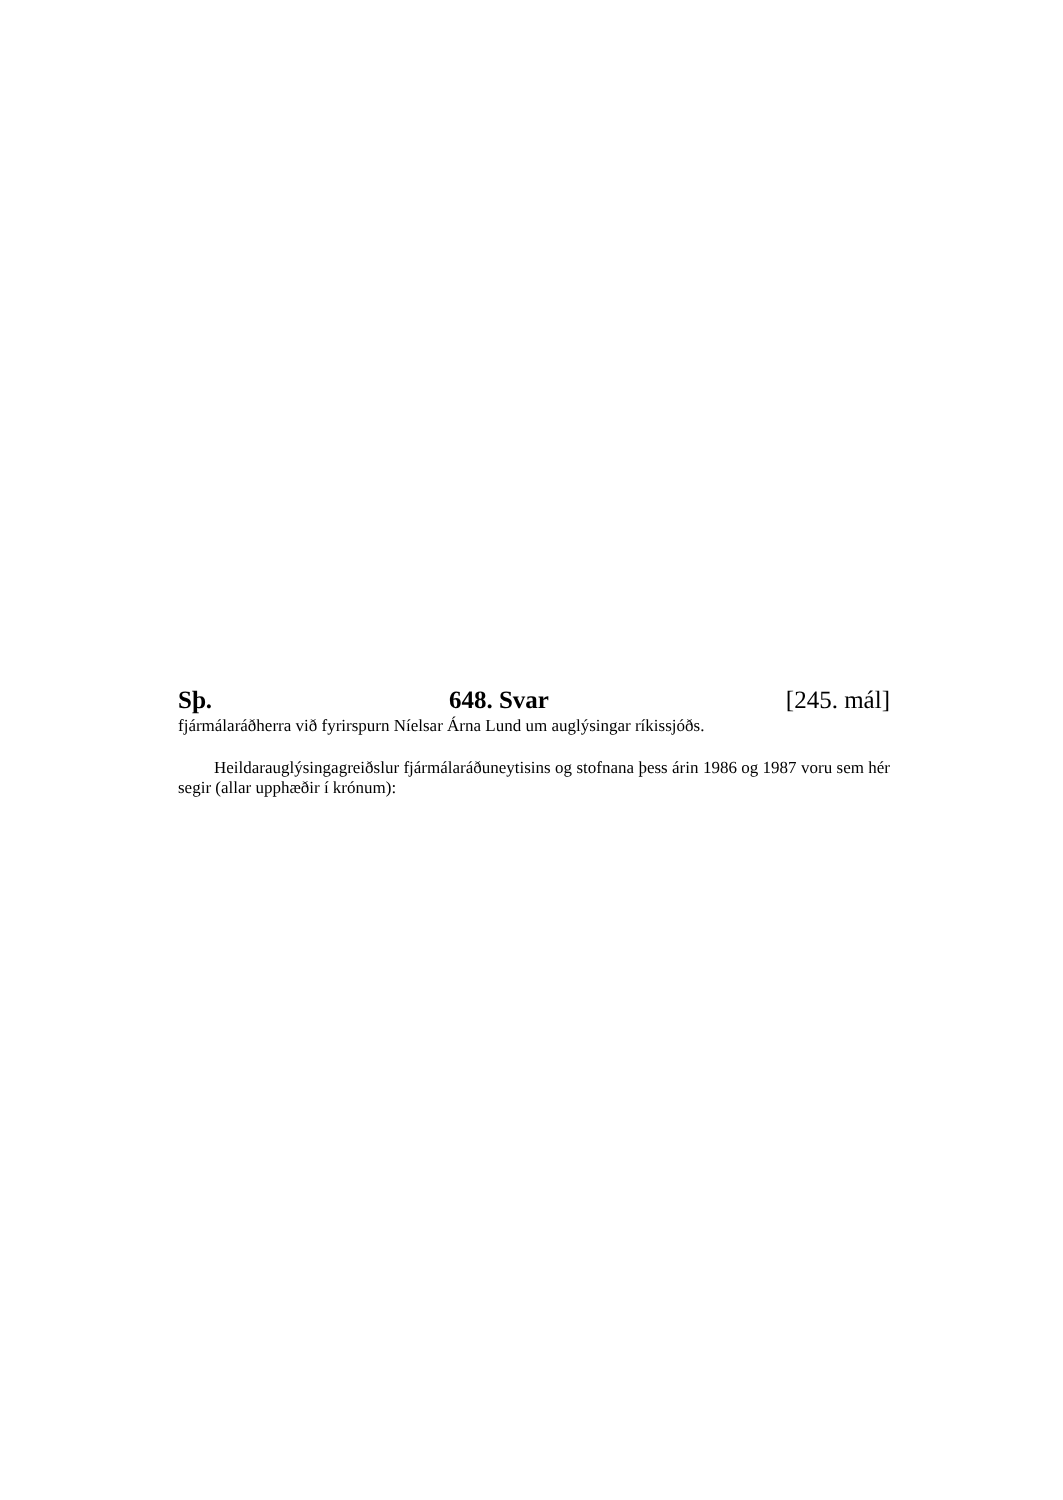Sþ. 648. Svar [245. mál]
fjármálaráðherra við fyrirspurn Níelsar Árna Lund um auglýsingar ríkissjóðs.
Heildarauglýsingagreiðslur fjármálaráðuneytisins og stofnana þess árin 1986 og 1987 voru sem hér segir (allar upphæðir í krónum):